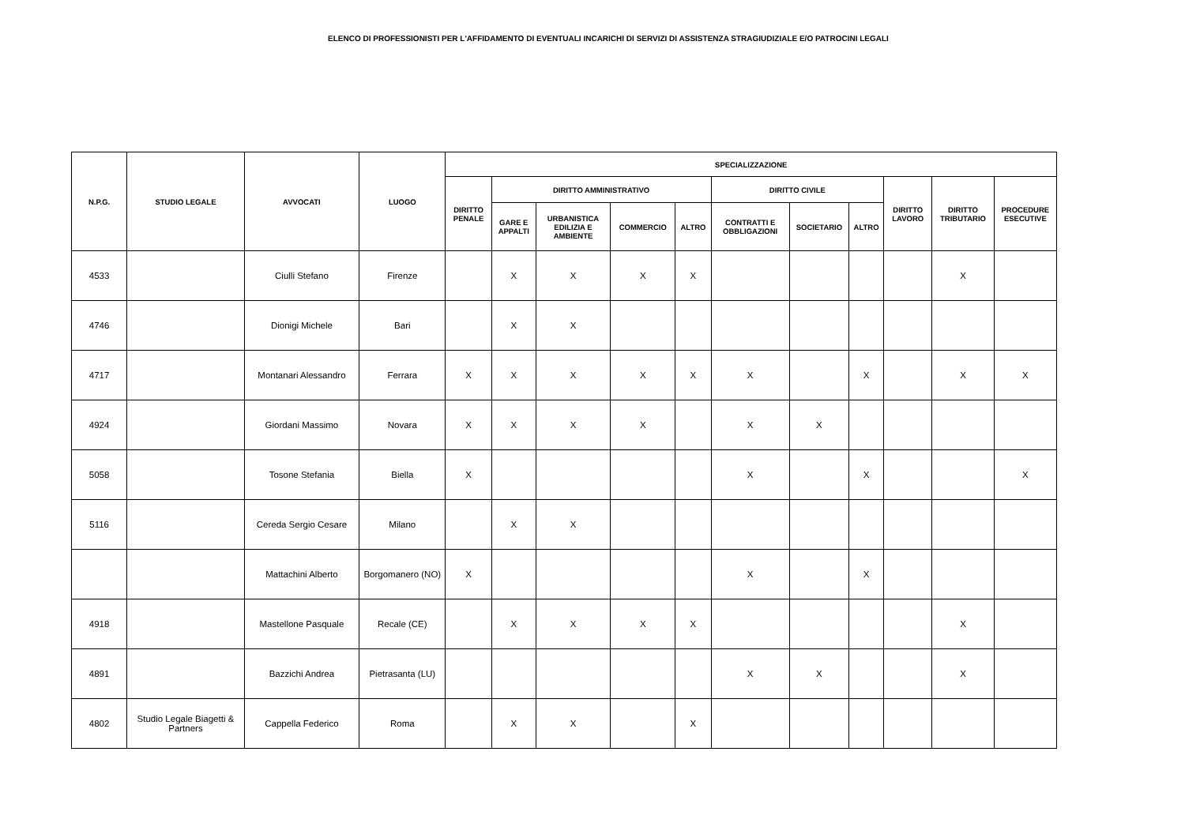ELENCO DI PROFESSIONISTI PER L'AFFIDAMENTO DI EVENTUALI INCARICHI DI SERVIZI DI ASSISTENZA STRAGIUDIZIALE E/O PATROCINI LEGALI
| N.P.G. | STUDIO LEGALE | AVVOCATI | LUOGO | SPECIALIZZAZIONE | | | | | | | | | | |
| --- | --- | --- | --- | --- | --- | --- | --- | --- | --- | --- | --- | --- | --- | --- |
| | | | | DIRITTO PENALE | DIRITTO AMMINISTRATIVO | | | | DIRITTO CIVILE | | | DIRITTO LAVORO | DIRITTO TRIBUTARIO | PROCEDURE ESECUTIVE |
| | | | | | GARE E APPALTI | URBANISTICA EDILIZIA E AMBIENTE | COMMERCIO | ALTRO | CONTRATTI E OBBLIGAZIONI | SOCIETARIO | ALTRO | | | |
| 4533 | | Ciulli Stefano | Firenze | | X | X | X | X | | | | | X | |
| 4746 | | Dionigi Michele | Bari | | X | X | | | | | | | | |
| 4717 | | Montanari Alessandro | Ferrara | X | X | X | X | X | X | | X | | X | X |
| 4924 | | Giordani Massimo | Novara | X | X | X | X | | X | X | | | | |
| 5058 | | Tosone Stefania | Biella | X | | | | | X | | X | | | X |
| 5116 | | Cereda Sergio Cesare | Milano | | X | X | | | | | | | | |
| | | Mattachini Alberto | Borgomanero (NO) | X | | | | | X | | X | | | |
| 4918 | | Mastellone Pasquale | Recale (CE) | | X | X | X | X | | | | | X | |
| 4891 | | Bazzichi Andrea | Pietrasanta (LU) | | | | | | X | X | | | X | |
| 4802 | Studio Legale Biagetti & Partners | Cappella Federico | Roma | | X | X | | X | | | | | | |